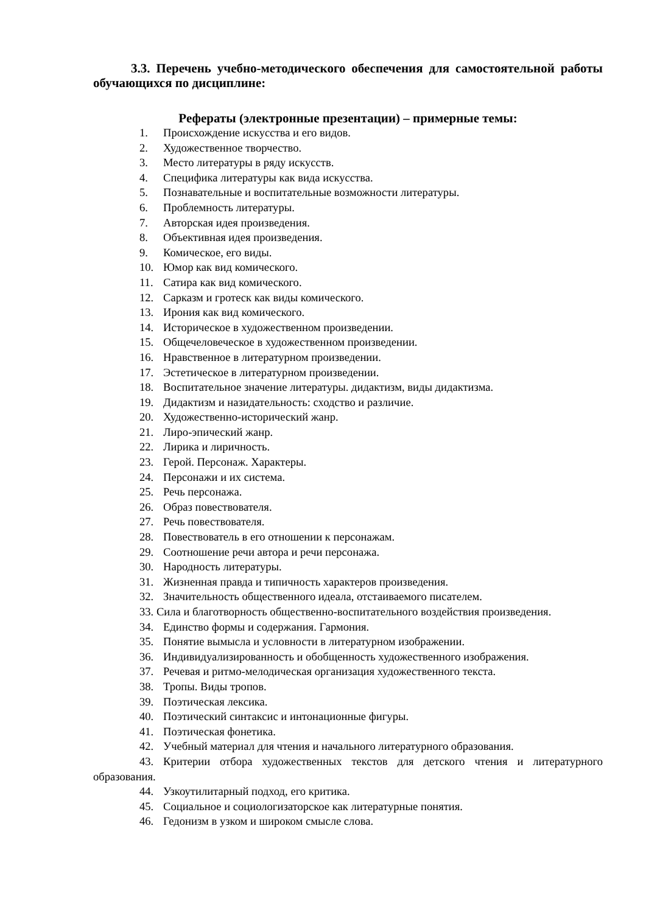3.3. Перечень учебно-методического обеспечения для самостоятельной работы обучающихся по дисциплине:
Рефераты (электронные презентации) – примерные темы:
1. Происхождение искусства и его видов.
2. Художественное творчество.
3. Место литературы в ряду искусств.
4. Специфика литературы как вида искусства.
5. Познавательные и воспитательные возможности литературы.
6. Проблемность литературы.
7. Авторская идея произведения.
8. Объективная идея произведения.
9. Комическое, его виды.
10. Юмор как вид комического.
11. Сатира как вид комического.
12. Сарказм и гротеск как виды комического.
13. Ирония как вид комического.
14. Историческое в художественном произведении.
15. Общечеловеческое в художественном произведении.
16. Нравственное в литературном произведении.
17. Эстетическое в литературном произведении.
18. Воспитательное значение литературы. дидактизм, виды дидактизма.
19. Дидактизм и назидательность: сходство и различие.
20. Художественно-исторический жанр.
21. Лиро-эпический жанр.
22. Лирика и лиричность.
23. Герой. Персонаж. Характеры.
24. Персонажи и их система.
25. Речь персонажа.
26. Образ повествователя.
27. Речь повествователя.
28. Повествователь в его отношении к персонажам.
29. Соотношение речи автора и речи персонажа.
30. Народность литературы.
31. Жизненная правда и типичность характеров произведения.
32. Значительность общественного идеала, отстаиваемого писателем.
33. Сила и благотворность общественно-воспитательного воздействия произведения.
34. Единство формы и содержания. Гармония.
35. Понятие вымысла и условности в литературном изображении.
36. Индивидуализированность и обобщенность художественного изображения.
37. Речевая и ритмо-мелодическая организация художественного текста.
38. Тропы. Виды тропов.
39. Поэтическая лексика.
40. Поэтический синтаксис и интонационные фигуры.
41. Поэтическая фонетика.
42. Учебный материал для чтения и начального литературного образования.
43. Критерии отбора художественных текстов для детского чтения и литературного образования.
44. Узкоутилитарный подход, его критика.
45. Социальное и социологизаторское как литературные понятия.
46. Гедонизм в узком и широком смысле слова.